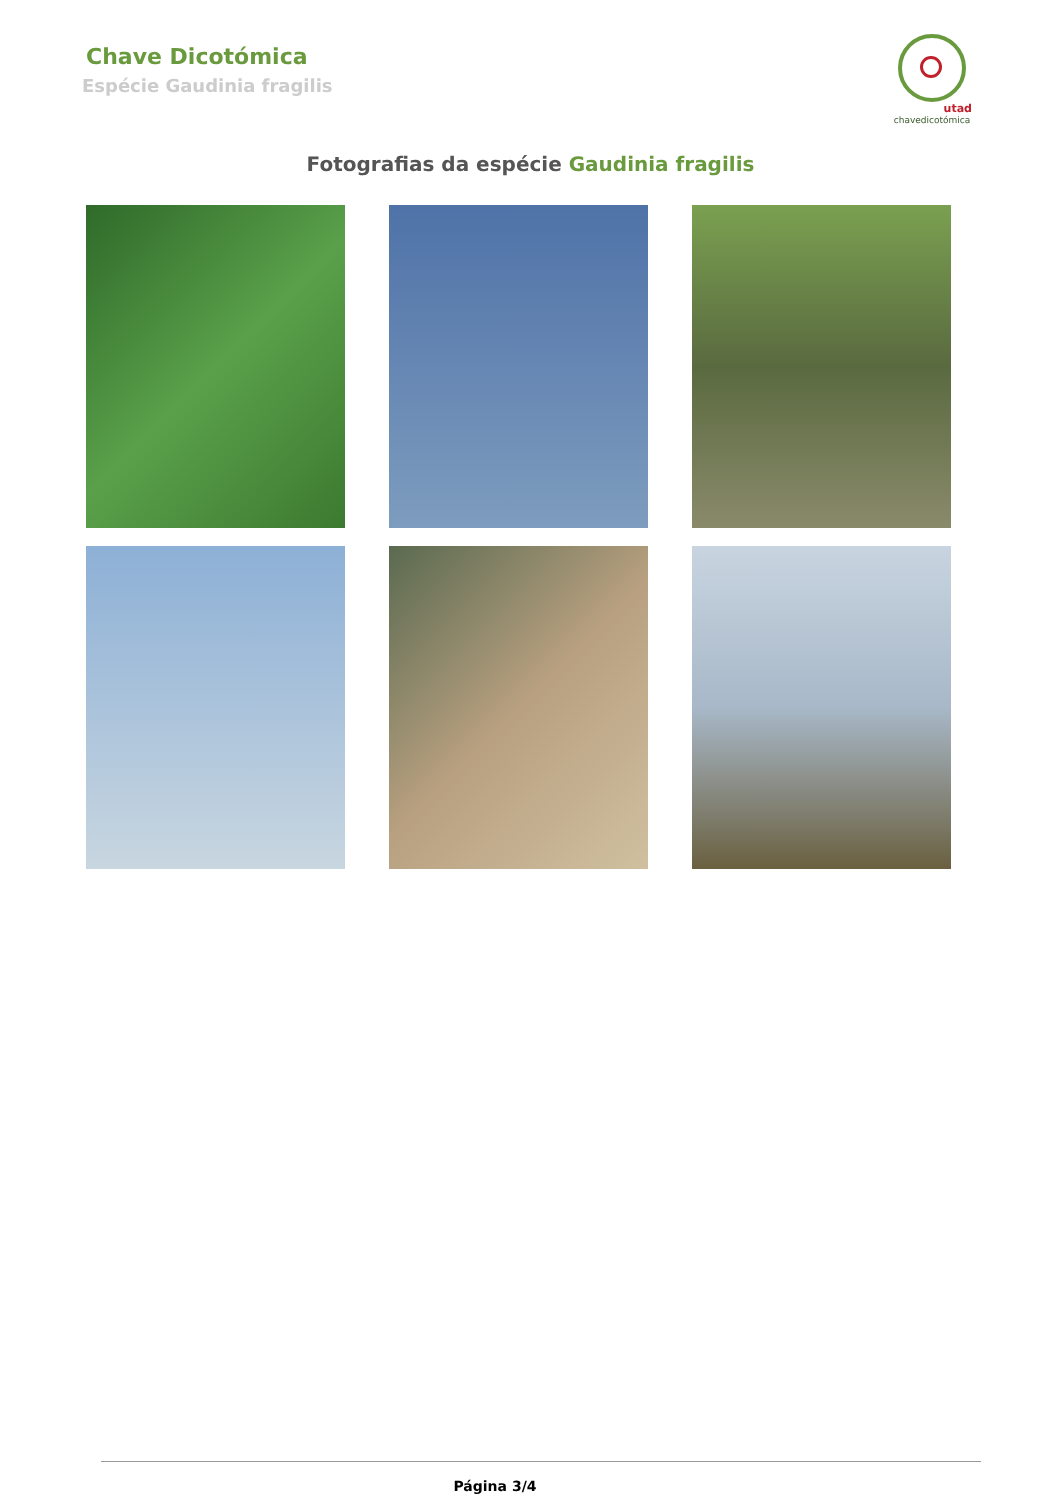Chave Dicotómica
Espécie Gaudinia fragilis
utad
chavedicotómica
Fotografias da espécie Gaudinia fragilis
Página 3/4